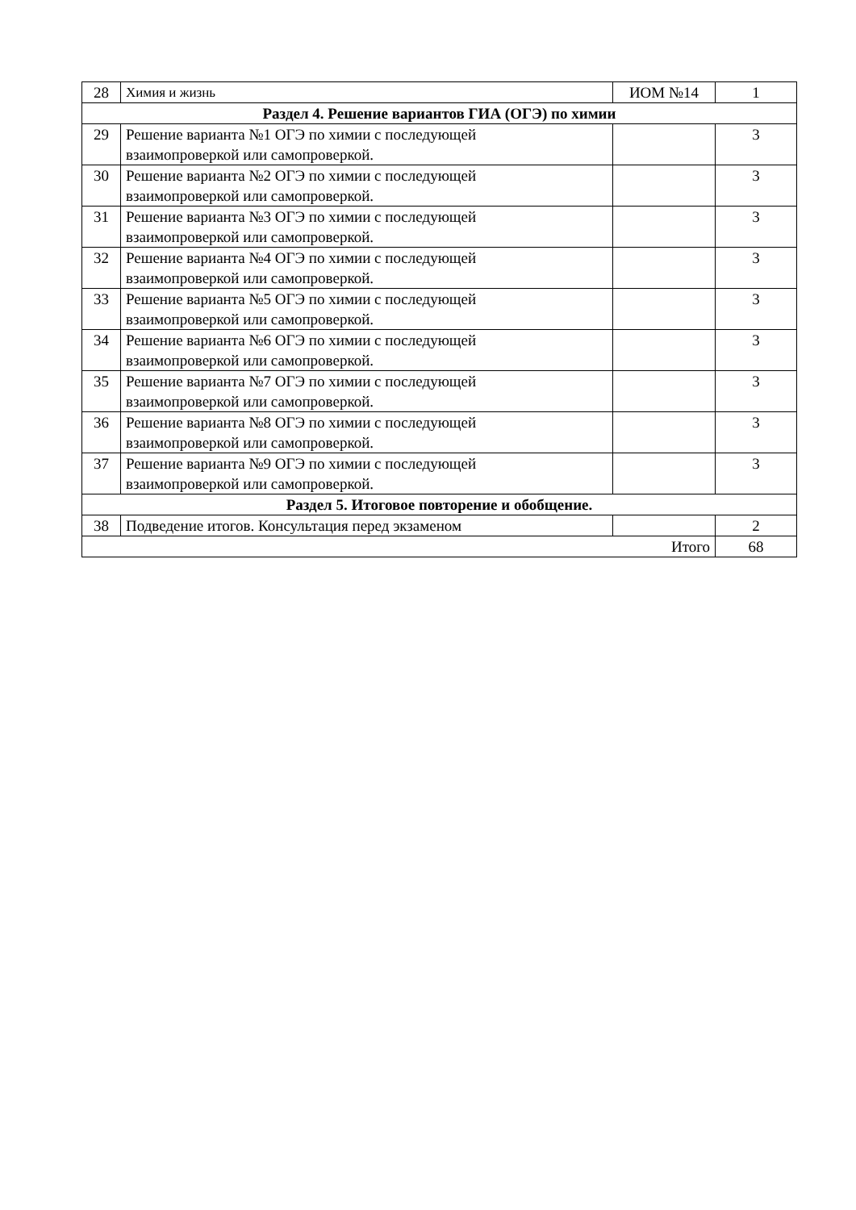| 28 | Химия и жизнь | ИОМ №14 | 1 |
| Раздел 4. Решение вариантов ГИА (ОГЭ) по химии | | | |
| 29 | Решение варианта №1 ОГЭ по химии с последующей взаимопроверкой или самопроверкой. | | 3 |
| 30 | Решение варианта №2 ОГЭ по химии с последующей взаимопроверкой или самопроверкой. | | 3 |
| 31 | Решение варианта №3 ОГЭ по химии с последующей взаимопроверкой или самопроверкой. | | 3 |
| 32 | Решение варианта №4 ОГЭ по химии с последующей взаимопроверкой или самопроверкой. | | 3 |
| 33 | Решение варианта №5 ОГЭ по химии с последующей взаимопроверкой или самопроверкой. | | 3 |
| 34 | Решение варианта №6 ОГЭ по химии с последующей взаимопроверкой или самопроверкой. | | 3 |
| 35 | Решение варианта №7 ОГЭ по химии с последующей взаимопроверкой или самопроверкой. | | 3 |
| 36 | Решение варианта №8 ОГЭ по химии с последующей взаимопроверкой или самопроверкой. | | 3 |
| 37 | Решение варианта №9 ОГЭ по химии с последующей взаимопроверкой или самопроверкой. | | 3 |
| Раздел 5. Итоговое повторение и обобщение. | | | |
| 38 | Подведение итогов. Консультация перед экзаменом | | 2 |
| Итого | | | 68 |